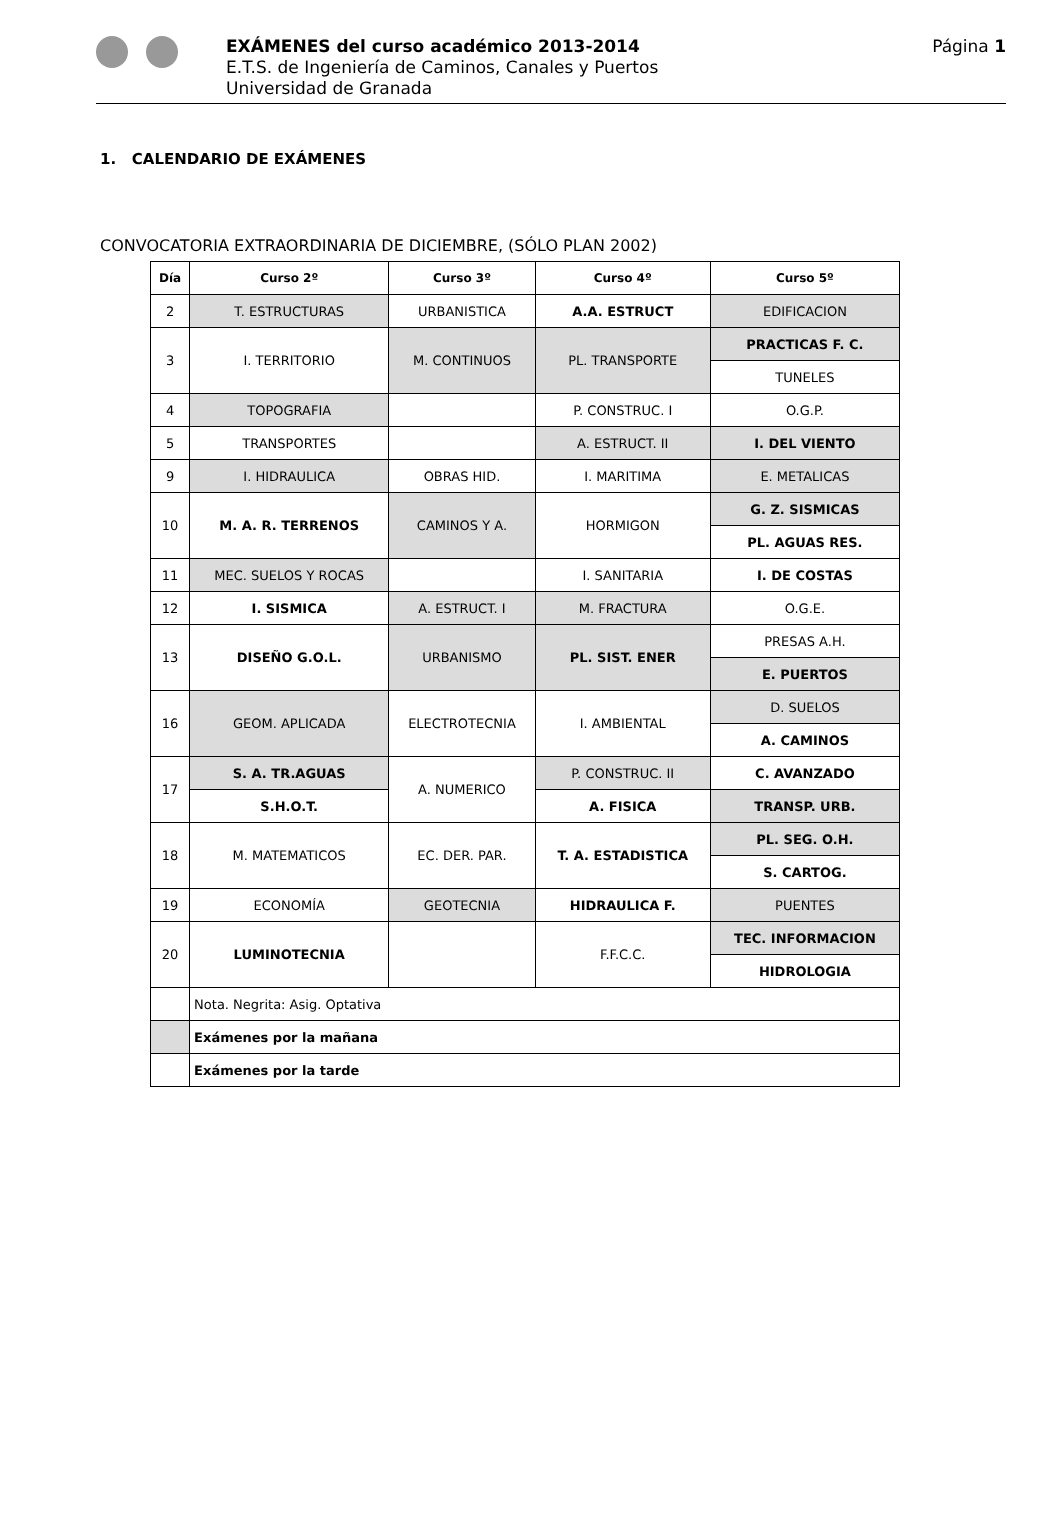EXÁMENES del curso académico 2013-2014
E.T.S. de Ingeniería de Caminos, Canales y Puertos
Universidad de Granada
Página 1
1. CALENDARIO DE EXÁMENES
CONVOCATORIA EXTRAORDINARIA DE DICIEMBRE, (SÓLO PLAN 2002)
| Día | Curso 2º | Curso 3º | Curso 4º | Curso 5º |
| --- | --- | --- | --- | --- |
| 2 | T. ESTRUCTURAS | URBANISTICA | A.A. ESTRUCT | EDIFICACION |
| 3 | I. TERRITORIO | M. CONTINUOS | PL. TRANSPORTE | PRACTICAS F. C. |
| | | | | TUNELES |
| 4 | TOPOGRAFIA | | P. CONSTRUC. I | O.G.P. |
| 5 | TRANSPORTES | | A. ESTRUCT. II | I. DEL VIENTO |
| 9 | I. HIDRAULICA | OBRAS HID. | I. MARITIMA | E. METALICAS |
| 10 | M. A. R. TERRENOS | CAMINOS Y A. | HORMIGON | G. Z. SISMICAS |
| | | | | PL. AGUAS RES. |
| 11 | MEC. SUELOS Y ROCAS | | I. SANITARIA | I. DE COSTAS |
| 12 | I. SISMICA | A. ESTRUCT. I | M. FRACTURA | O.G.E. |
| 13 | DISEÑO G.O.L. | URBANISMO | PL. SIST. ENER | PRESAS A.H. |
| | | | | E. PUERTOS |
| 16 | GEOM. APLICADA | ELECTROTECNIA | I. AMBIENTAL | D. SUELOS |
| | | | | A. CAMINOS |
| 17 | S. A. TR.AGUAS | A. NUMERICO | P. CONSTRUC. II | C. AVANZADO |
| | S.H.O.T. | | A. FISICA | TRANSP. URB. |
| 18 | M. MATEMATICOS | EC. DER. PAR. | T. A. ESTADISTICA | PL. SEG. O.H. |
| | | | | S. CARTOG. |
| 19 | ECONOMÍA | GEOTECNIA | HIDRAULICA F. | PUENTES |
| 20 | LUMINOTECNIA | | F.F.C.C. | TEC. INFORMACION |
| | | | | HIDROLOGIA |
| | Nota. Negrita: Asig. Optativa | | | |
| | Exámenes por la mañana | | | |
| | Exámenes por la tarde | | | |